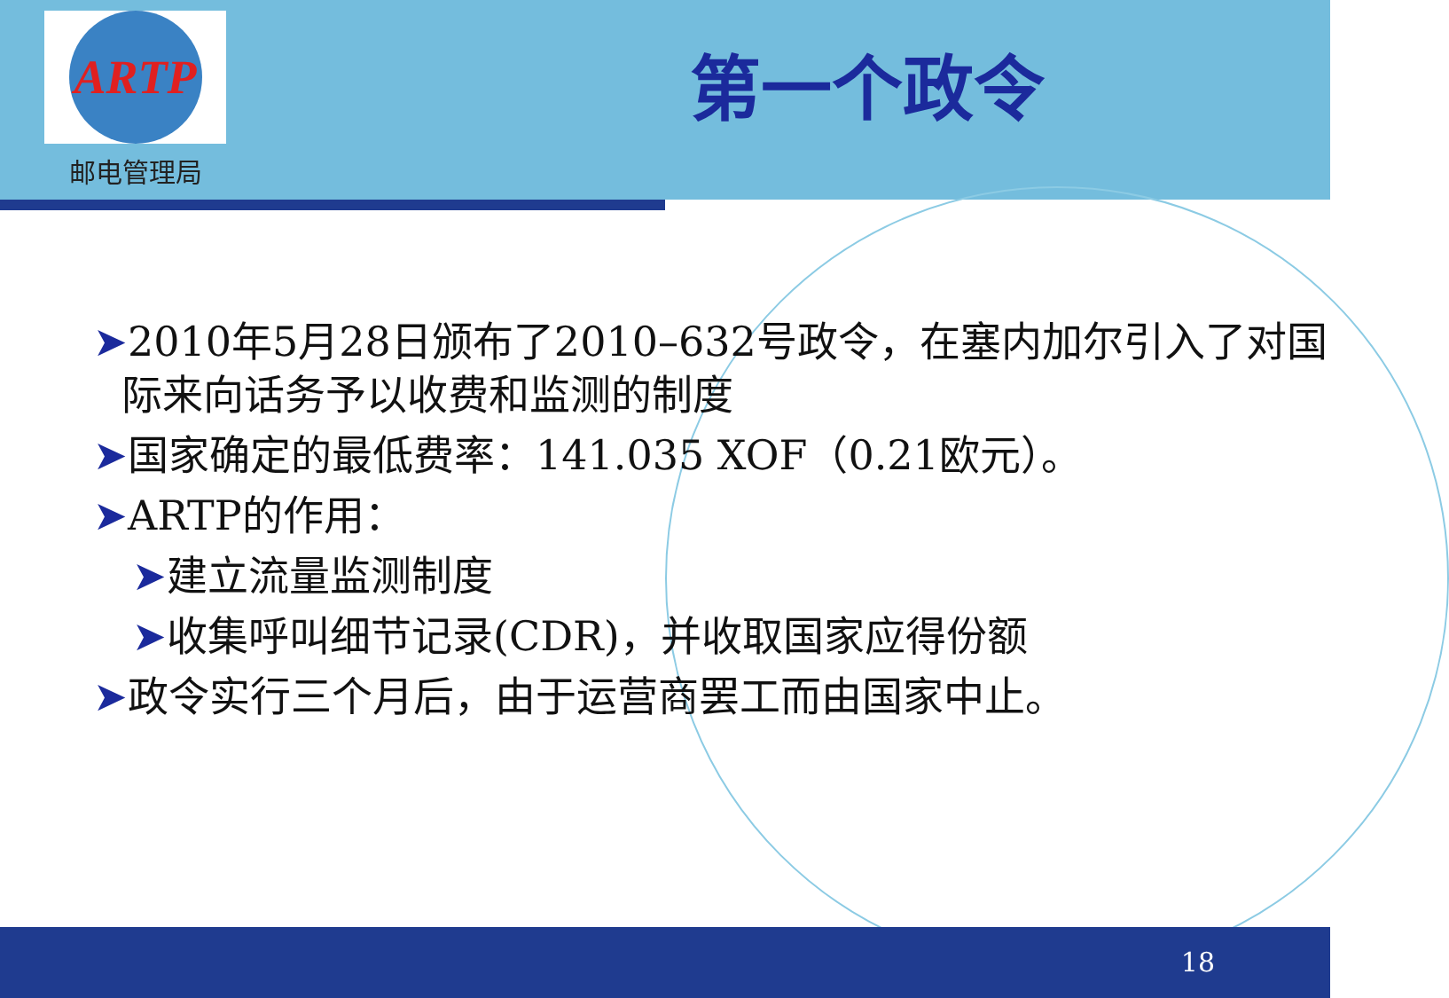ARTP
邮电管理局
第一个政令
➤2010年5月28日颁布了2010–632号政令，在塞内加尔引入了对国际来向话务予以收费和监测的制度
➤国家确定的最低费率：141.035 XOF（0.21欧元）。
➤ARTP的作用：
➤建立流量监测制度
➤收集呼叫细节记录(CDR)，并收取国家应得份额
➤政令实行三个月后，由于运营商罢工而由国家中止。
18